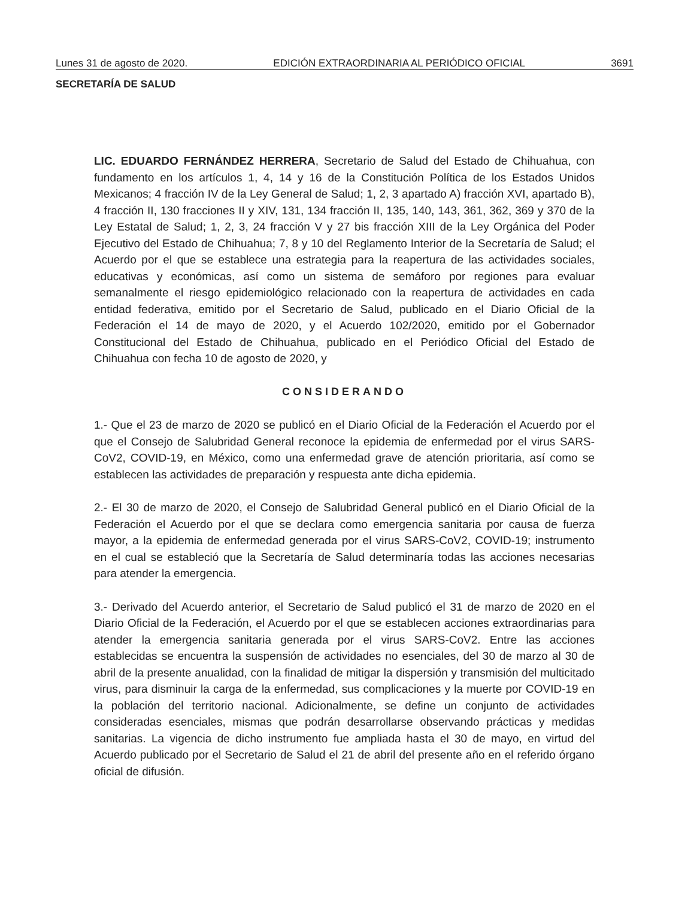Lunes 31 de agosto de 2020. EDICIÓN EXTRAORDINARIA AL PERIÓDICO OFICIAL 3691
SECRETARÍA DE SALUD
LIC. EDUARDO FERNÁNDEZ HERRERA, Secretario de Salud del Estado de Chihuahua, con fundamento en los artículos 1, 4, 14 y 16 de la Constitución Política de los Estados Unidos Mexicanos; 4 fracción IV de la Ley General de Salud; 1, 2, 3 apartado A) fracción XVI, apartado B), 4 fracción II, 130 fracciones II y XIV, 131, 134 fracción II, 135, 140, 143, 361, 362, 369 y 370 de la Ley Estatal de Salud; 1, 2, 3, 24 fracción V y 27 bis fracción XIII de la Ley Orgánica del Poder Ejecutivo del Estado de Chihuahua; 7, 8 y 10 del Reglamento Interior de la Secretaría de Salud; el Acuerdo por el que se establece una estrategia para la reapertura de las actividades sociales, educativas y económicas, así como un sistema de semáforo por regiones para evaluar semanalmente el riesgo epidemiológico relacionado con la reapertura de actividades en cada entidad federativa, emitido por el Secretario de Salud, publicado en el Diario Oficial de la Federación el 14 de mayo de 2020, y el Acuerdo 102/2020, emitido por el Gobernador Constitucional del Estado de Chihuahua, publicado en el Periódico Oficial del Estado de Chihuahua con fecha 10 de agosto de 2020, y
CONSIDERANDO
1.- Que el 23 de marzo de 2020 se publicó en el Diario Oficial de la Federación el Acuerdo por el que el Consejo de Salubridad General reconoce la epidemia de enfermedad por el virus SARS-CoV2, COVID-19, en México, como una enfermedad grave de atención prioritaria, así como se establecen las actividades de preparación y respuesta ante dicha epidemia.
2.- El 30 de marzo de 2020, el Consejo de Salubridad General publicó en el Diario Oficial de la Federación el Acuerdo por el que se declara como emergencia sanitaria por causa de fuerza mayor, a la epidemia de enfermedad generada por el virus SARS-CoV2, COVID-19; instrumento en el cual se estableció que la Secretaría de Salud determinaría todas las acciones necesarias para atender la emergencia.
3.- Derivado del Acuerdo anterior, el Secretario de Salud publicó el 31 de marzo de 2020 en el Diario Oficial de la Federación, el Acuerdo por el que se establecen acciones extraordinarias para atender la emergencia sanitaria generada por el virus SARS-CoV2. Entre las acciones establecidas se encuentra la suspensión de actividades no esenciales, del 30 de marzo al 30 de abril de la presente anualidad, con la finalidad de mitigar la dispersión y transmisión del multicitado virus, para disminuir la carga de la enfermedad, sus complicaciones y la muerte por COVID-19 en la población del territorio nacional. Adicionalmente, se define un conjunto de actividades consideradas esenciales, mismas que podrán desarrollarse observando prácticas y medidas sanitarias. La vigencia de dicho instrumento fue ampliada hasta el 30 de mayo, en virtud del Acuerdo publicado por el Secretario de Salud el 21 de abril del presente año en el referido órgano oficial de difusión.